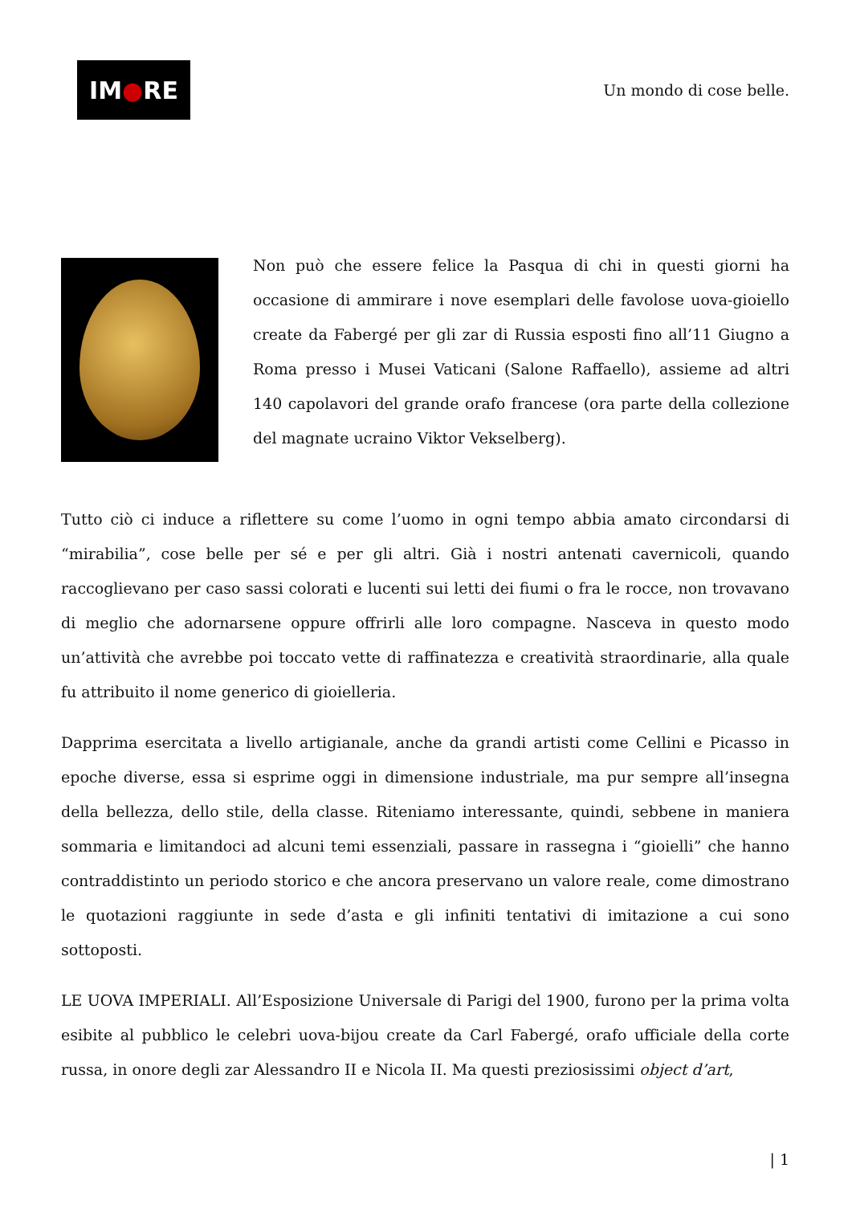IM ● RE
Un mondo di cose belle.
Non può che essere felice la Pasqua di chi in questi giorni ha occasione di ammirare i nove esemplari delle favolose uova-gioiello create da Fabergé per gli zar di Russia esposti fino all’11 Giugno a Roma presso i Musei Vaticani (Salone Raffaello), assieme ad altri 140 capolavori del grande orafo francese (ora parte della collezione del magnate ucraino Viktor Vekselberg).
Tutto ciò ci induce a riflettere su come l’uomo in ogni tempo abbia amato circondarsi di “mirabilia”, cose belle per sé e per gli altri. Già i nostri antenati cavernicoli, quando raccoglievano per caso sassi colorati e lucenti sui letti dei fiumi o fra le rocce, non trovavano di meglio che adornarsene oppure offrirli alle loro compagne. Nasceva in questo modo un’attività che avrebbe poi toccato vette di raffinatezza e creatività straordinarie, alla quale fu attribuito il nome generico di gioielleria.
Dapprima esercitata a livello artigianale, anche da grandi artisti come Cellini e Picasso in epoche diverse, essa si esprime oggi in dimensione industriale, ma pur sempre all’insegna della bellezza, dello stile, della classe. Riteniamo interessante, quindi, sebbene in maniera sommaria e limitandoci ad alcuni temi essenziali, passare in rassegna i “gioielli” che hanno contraddistinto un periodo storico e che ancora preservano un valore reale, come dimostrano le quotazioni raggiunte in sede d’asta e gli infiniti tentativi di imitazione a cui sono sottoposti.
LE UOVA IMPERIALI. All’Esposizione Universale di Parigi del 1900, furono per la prima volta esibite al pubblico le celebri uova-bijou create da Carl Fabergé, orafo ufficiale della corte russa, in onore degli zar Alessandro II e Nicola II. Ma questi preziosissimi object d’art,
| 1